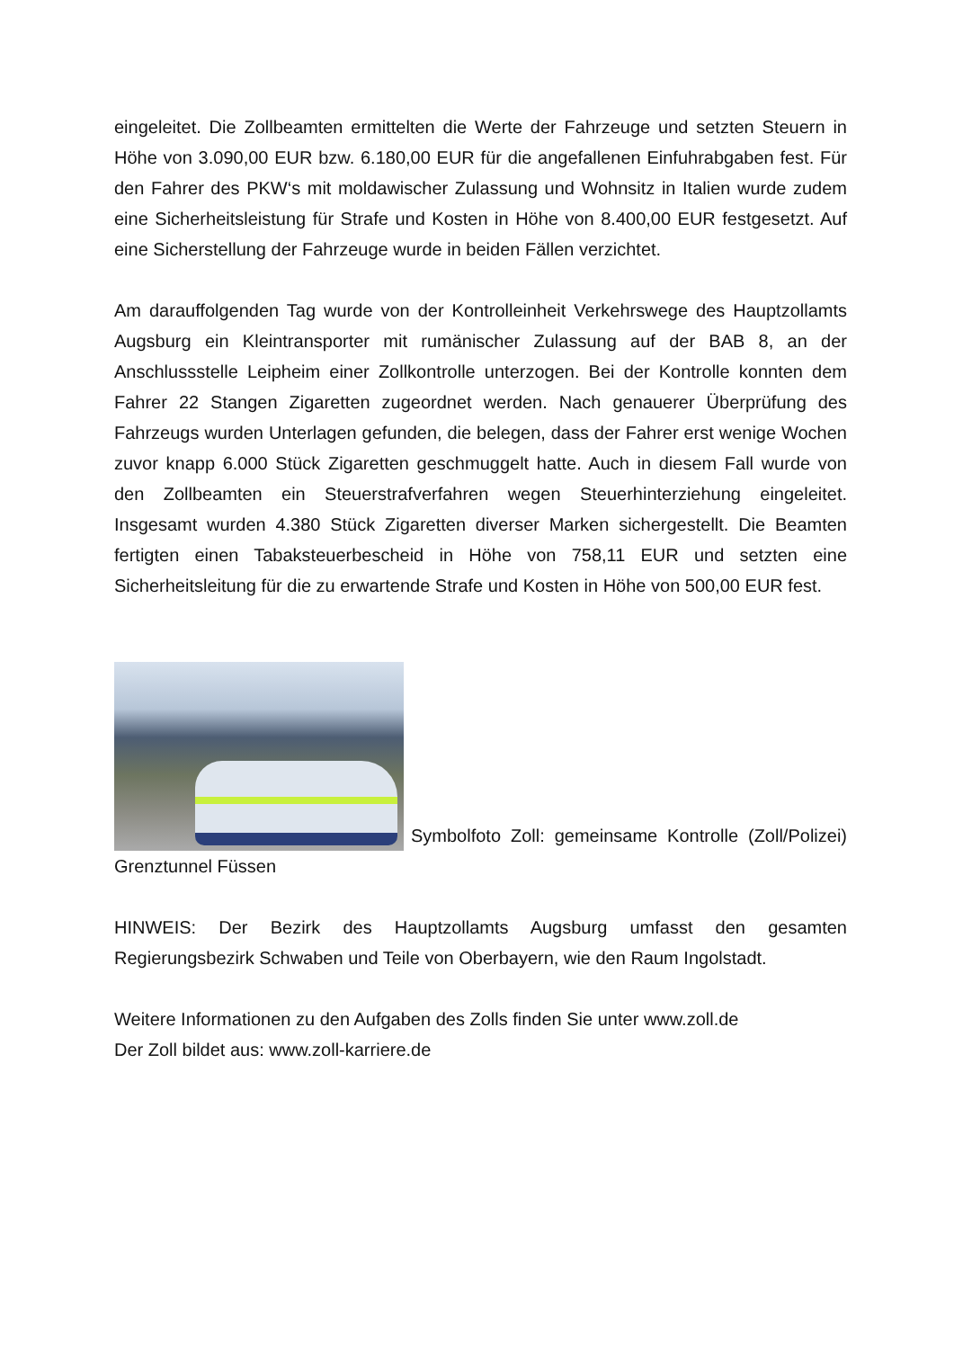eingeleitet. Die Zollbeamten ermittelten die Werte der Fahrzeuge und setzten Steuern in Höhe von 3.090,00 EUR bzw. 6.180,00 EUR für die angefallenen Einfuhrabgaben fest. Für den Fahrer des PKW‘s mit moldawischer Zulassung und Wohnsitz in Italien wurde zudem eine Sicherheitsleistung für Strafe und Kosten in Höhe von 8.400,00 EUR festgesetzt. Auf eine Sicherstellung der Fahrzeuge wurde in beiden Fällen verzichtet.
Am darauffolgenden Tag wurde von der Kontrolleinheit Verkehrswege des Hauptzollamts Augsburg ein Kleintransporter mit rumänischer Zulassung auf der BAB 8, an der Anschlussstelle Leipheim einer Zollkontrolle unterzogen. Bei der Kontrolle konnten dem Fahrer 22 Stangen Zigaretten zugeordnet werden. Nach genauerer Überprüfung des Fahrzeugs wurden Unterlagen gefunden, die belegen, dass der Fahrer erst wenige Wochen zuvor knapp 6.000 Stück Zigaretten geschmuggelt hatte. Auch in diesem Fall wurde von den Zollbeamten ein Steuerstrafverfahren wegen Steuerhinterziehung eingeleitet. Insgesamt wurden 4.380 Stück Zigaretten diverser Marken sichergestellt. Die Beamten fertigten einen Tabaksteuerbescheid in Höhe von 758,11 EUR und setzten eine Sicherheitsleitung für die zu erwartende Strafe und Kosten in Höhe von 500,00 EUR fest.
Symbolfoto Zoll: gemeinsame Kontrolle (Zoll/Polizei) Grenztunnel Füssen
HINWEIS: Der Bezirk des Hauptzollamts Augsburg umfasst den gesamten Regierungsbezirk Schwaben und Teile von Oberbayern, wie den Raum Ingolstadt.
Weitere Informationen zu den Aufgaben des Zolls finden Sie unter www.zoll.de
Der Zoll bildet aus: www.zoll-karriere.de